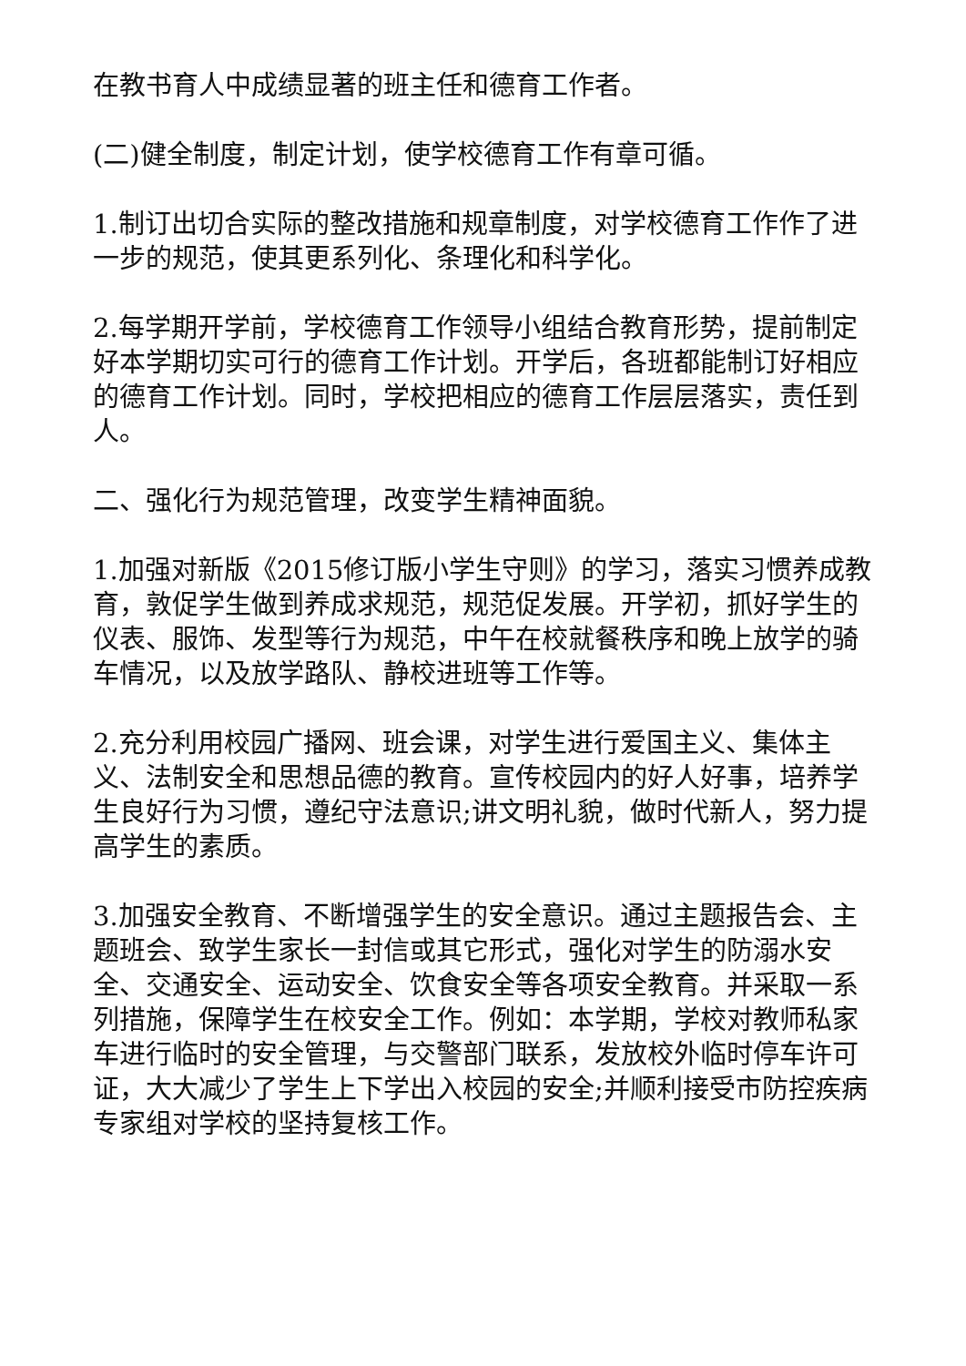在教书育人中成绩显著的班主任和德育工作者。
(二)健全制度，制定计划，使学校德育工作有章可循。
1.制订出切合实际的整改措施和规章制度，对学校德育工作作了进一步的规范，使其更系列化、条理化和科学化。
2.每学期开学前，学校德育工作领导小组结合教育形势，提前制定好本学期切实可行的德育工作计划。开学后，各班都能制订好相应的德育工作计划。同时，学校把相应的德育工作层层落实，责任到人。
二、强化行为规范管理，改变学生精神面貌。
1.加强对新版《2015修订版小学生守则》的学习，落实习惯养成教育，敦促学生做到养成求规范，规范促发展。开学初，抓好学生的仪表、服饰、发型等行为规范，中午在校就餐秩序和晚上放学的骑车情况，以及放学路队、静校进班等工作等。
2.充分利用校园广播网、班会课，对学生进行爱国主义、集体主义、法制安全和思想品德的教育。宣传校园内的好人好事，培养学生良好行为习惯，遵纪守法意识;讲文明礼貌，做时代新人，努力提高学生的素质。
3.加强安全教育、不断增强学生的安全意识。通过主题报告会、主题班会、致学生家长一封信或其它形式，强化对学生的防溺水安全、交通安全、运动安全、饮食安全等各项安全教育。并采取一系列措施，保障学生在校安全工作。例如：本学期，学校对教师私家车进行临时的安全管理，与交警部门联系，发放校外临时停车许可证，大大减少了学生上下学出入校园的安全;并顺利接受市防控疾病专家组对学校的坚持复核工作。